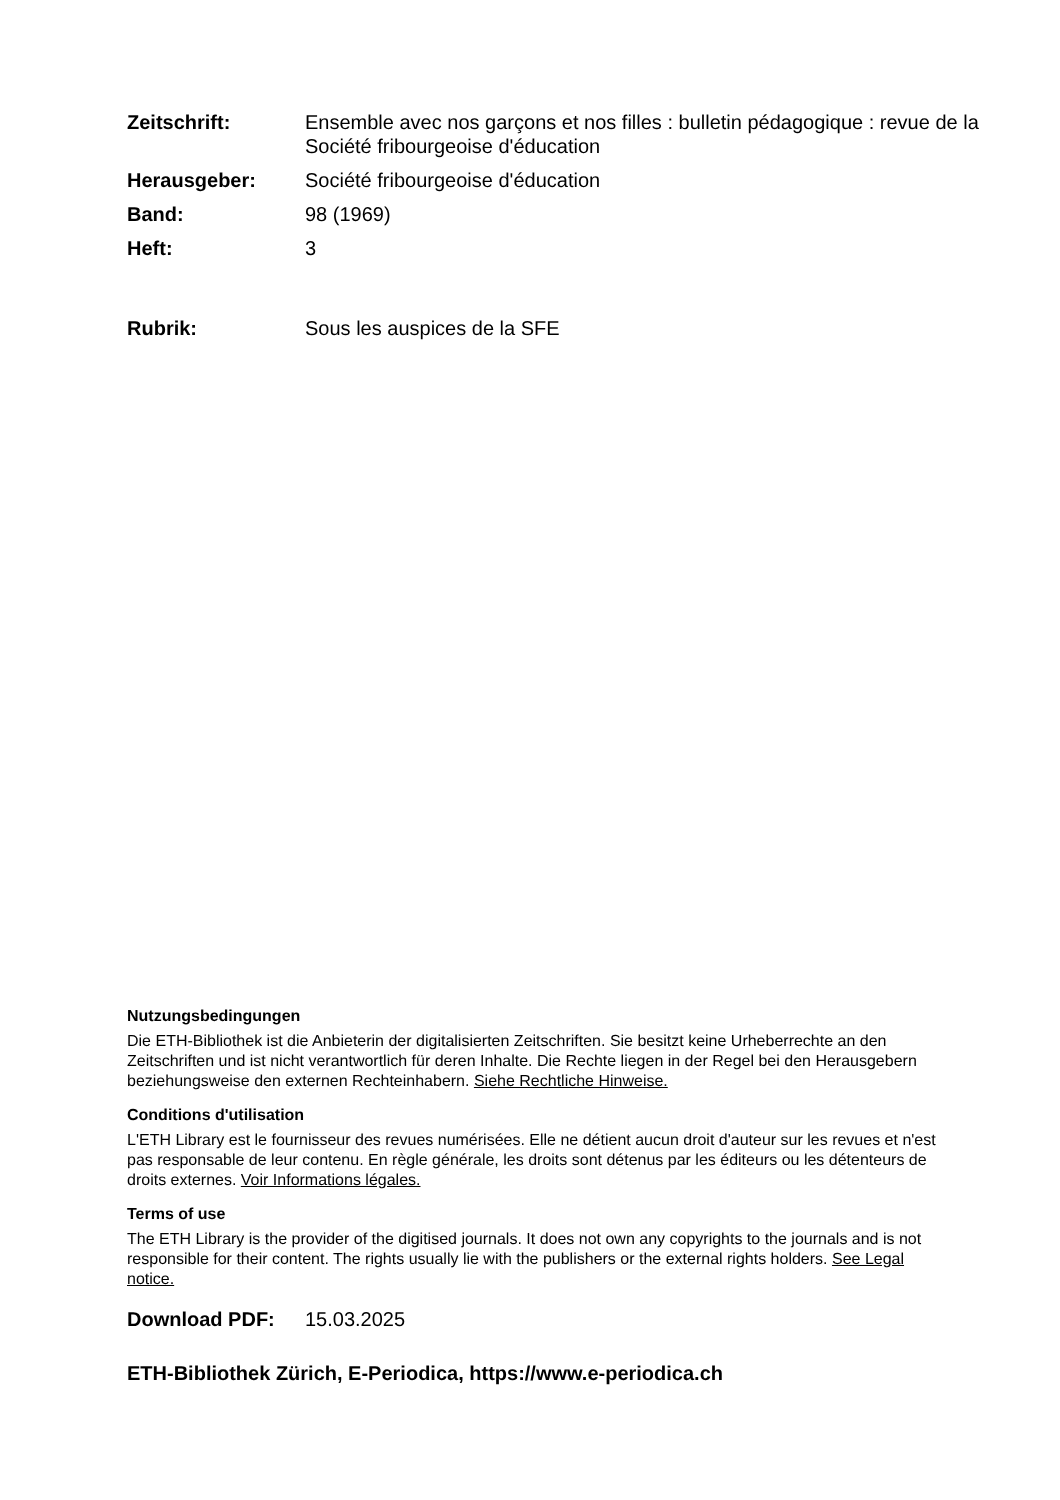Zeitschrift: Ensemble avec nos garçons et nos filles : bulletin pédagogique : revue de la Société fribourgeoise d'éducation
Herausgeber: Société fribourgeoise d'éducation
Band: 98 (1969)
Heft: 3
Rubrik: Sous les auspices de la SFE
Nutzungsbedingungen
Die ETH-Bibliothek ist die Anbieterin der digitalisierten Zeitschriften. Sie besitzt keine Urheberrechte an den Zeitschriften und ist nicht verantwortlich für deren Inhalte. Die Rechte liegen in der Regel bei den Herausgebern beziehungsweise den externen Rechteinhabern. Siehe Rechtliche Hinweise.
Conditions d'utilisation
L'ETH Library est le fournisseur des revues numérisées. Elle ne détient aucun droit d'auteur sur les revues et n'est pas responsable de leur contenu. En règle générale, les droits sont détenus par les éditeurs ou les détenteurs de droits externes. Voir Informations légales.
Terms of use
The ETH Library is the provider of the digitised journals. It does not own any copyrights to the journals and is not responsible for their content. The rights usually lie with the publishers or the external rights holders. See Legal notice.
Download PDF: 15.03.2025
ETH-Bibliothek Zürich, E-Periodica, https://www.e-periodica.ch